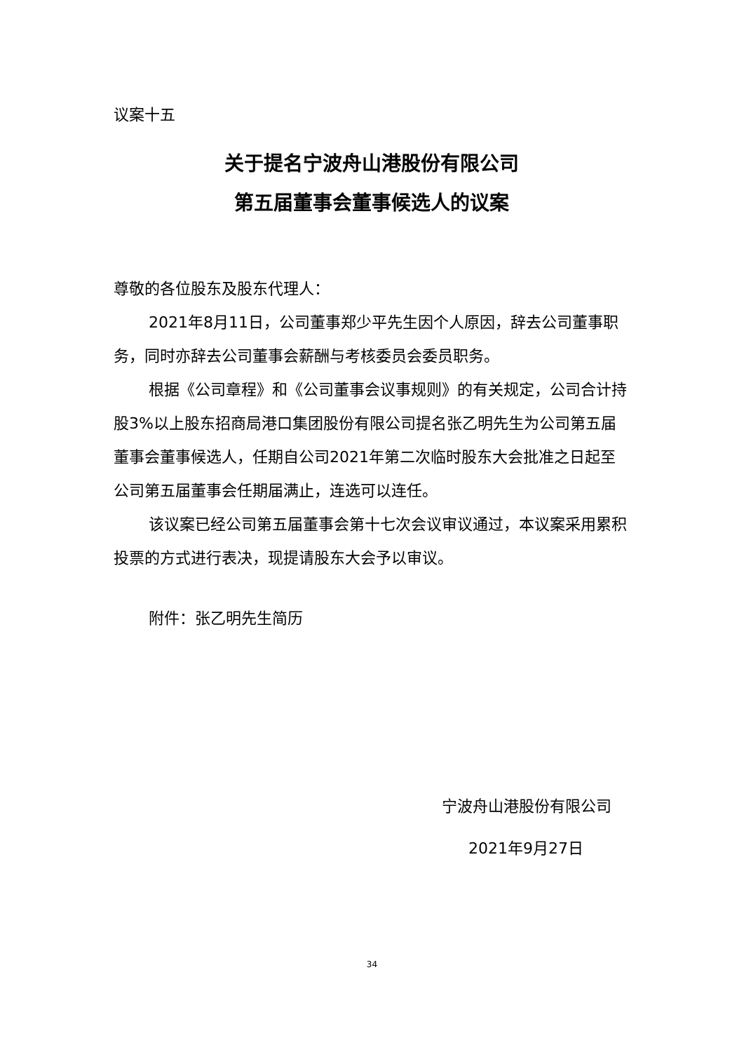议案十五
关于提名宁波舟山港股份有限公司
第五届董事会董事候选人的议案
尊敬的各位股东及股东代理人：
2021年8月11日，公司董事郑少平先生因个人原因，辞去公司董事职务，同时亦辞去公司董事会薪酬与考核委员会委员职务。
根据《公司章程》和《公司董事会议事规则》的有关规定，公司合计持股3%以上股东招商局港口集团股份有限公司提名张乙明先生为公司第五届董事会董事候选人，任期自公司2021年第二次临时股东大会批准之日起至公司第五届董事会任期届满止，连选可以连任。
该议案已经公司第五届董事会第十七次会议审议通过，本议案采用累积投票的方式进行表决，现提请股东大会予以审议。
附件：张乙明先生简历
宁波舟山港股份有限公司
2021年9月27日
34